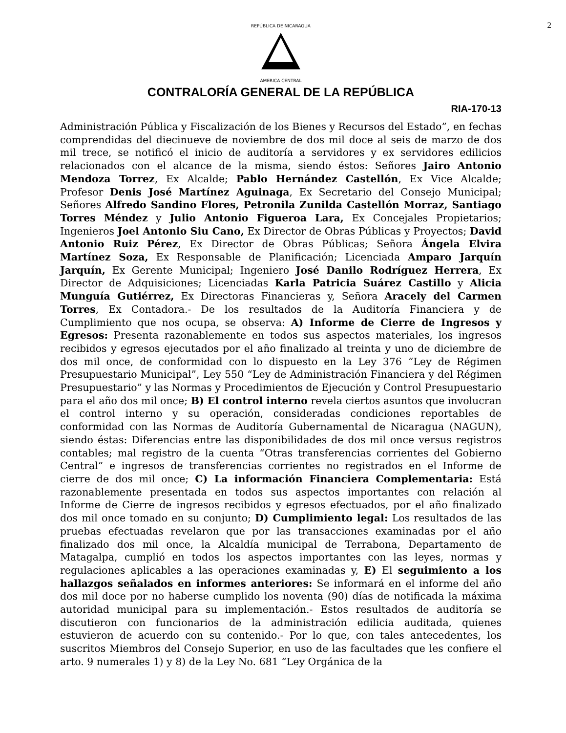2
REPÚBLICA DE NICARAGUA
AMERICA CENTRAL
CONTRALORÍA GENERAL DE LA REPÚBLICA
RIA-170-13
Administración Pública y Fiscalización de los Bienes y Recursos del Estado”, en fechas comprendidas del diecinueve de noviembre de dos mil doce al seis de marzo de dos mil trece, se notificó el inicio de auditoría a servidores y ex servidores edilicios relacionados con el alcance de la misma, siendo éstos: Señores Jairo Antonio Mendoza Torrez, Ex Alcalde; Pablo Hernández Castellón, Ex Vice Alcalde; Profesor Denis José Martínez Aguinaga, Ex Secretario del Consejo Municipal; Señores Alfredo Sandino Flores, Petronila Zunilda Castellón Morraz, Santiago Torres Méndez y Julio Antonio Figueroa Lara, Ex Concejales Propietarios; Ingenieros Joel Antonio Siu Cano, Ex Director de Obras Públicas y Proyectos; David Antonio Ruiz Pérez, Ex Director de Obras Públicas; Señora Ángela Elvira Martínez Soza, Ex Responsable de Planificación; Licenciada Amparo Jarquín Jarquín, Ex Gerente Municipal; Ingeniero José Danilo Rodríguez Herrera, Ex Director de Adquisiciones; Licenciadas Karla Patricia Suárez Castillo y Alicia Munguía Gutiérrez, Ex Directoras Financieras y, Señora Aracely del Carmen Torres, Ex Contadora.- De los resultados de la Auditoría Financiera y de Cumplimiento que nos ocupa, se observa: A) Informe de Cierre de Ingresos y Egresos: Presenta razonablemente en todos sus aspectos materiales, los ingresos recibidos y egresos ejecutados por el año finalizado al treinta y uno de diciembre de dos mil once, de conformidad con lo dispuesto en la Ley 376 “Ley de Régimen Presupuestario Municipal”, Ley 550 “Ley de Administración Financiera y del Régimen Presupuestario” y las Normas y Procedimientos de Ejecución y Control Presupuestario para el año dos mil once; B) El control interno revela ciertos asuntos que involucran el control interno y su operación, consideradas condiciones reportables de conformidad con las Normas de Auditoría Gubernamental de Nicaragua (NAGUN), siendo éstas: Diferencias entre las disponibilidades de dos mil once versus registros contables; mal registro de la cuenta “Otras transferencias corrientes del Gobierno Central” e ingresos de transferencias corrientes no registrados en el Informe de cierre de dos mil once; C) La información Financiera Complementaria: Está razonablemente presentada en todos sus aspectos importantes con relación al Informe de Cierre de ingresos recibidos y egresos efectuados, por el año finalizado dos mil once tomado en su conjunto; D) Cumplimiento legal: Los resultados de las pruebas efectuadas revelaron que por las transacciones examinadas por el año finalizado dos mil once, la Alcaldía municipal de Terrabona, Departamento de Matagalpa, cumplió en todos los aspectos importantes con las leyes, normas y regulaciones aplicables a las operaciones examinadas y, E) El seguimiento a los hallazgos señalados en informes anteriores: Se informará en el informe del año dos mil doce por no haberse cumplido los noventa (90) días de notificada la máxima autoridad municipal para su implementación.- Estos resultados de auditoría se discutieron con funcionarios de la administración edilicia auditada, quienes estuvieron de acuerdo con su contenido.- Por lo que, con tales antecedentes, los suscritos Miembros del Consejo Superior, en uso de las facultades que les confiere el arto. 9 numerales 1) y 8) de la Ley No. 681 “Ley Orgánica de la